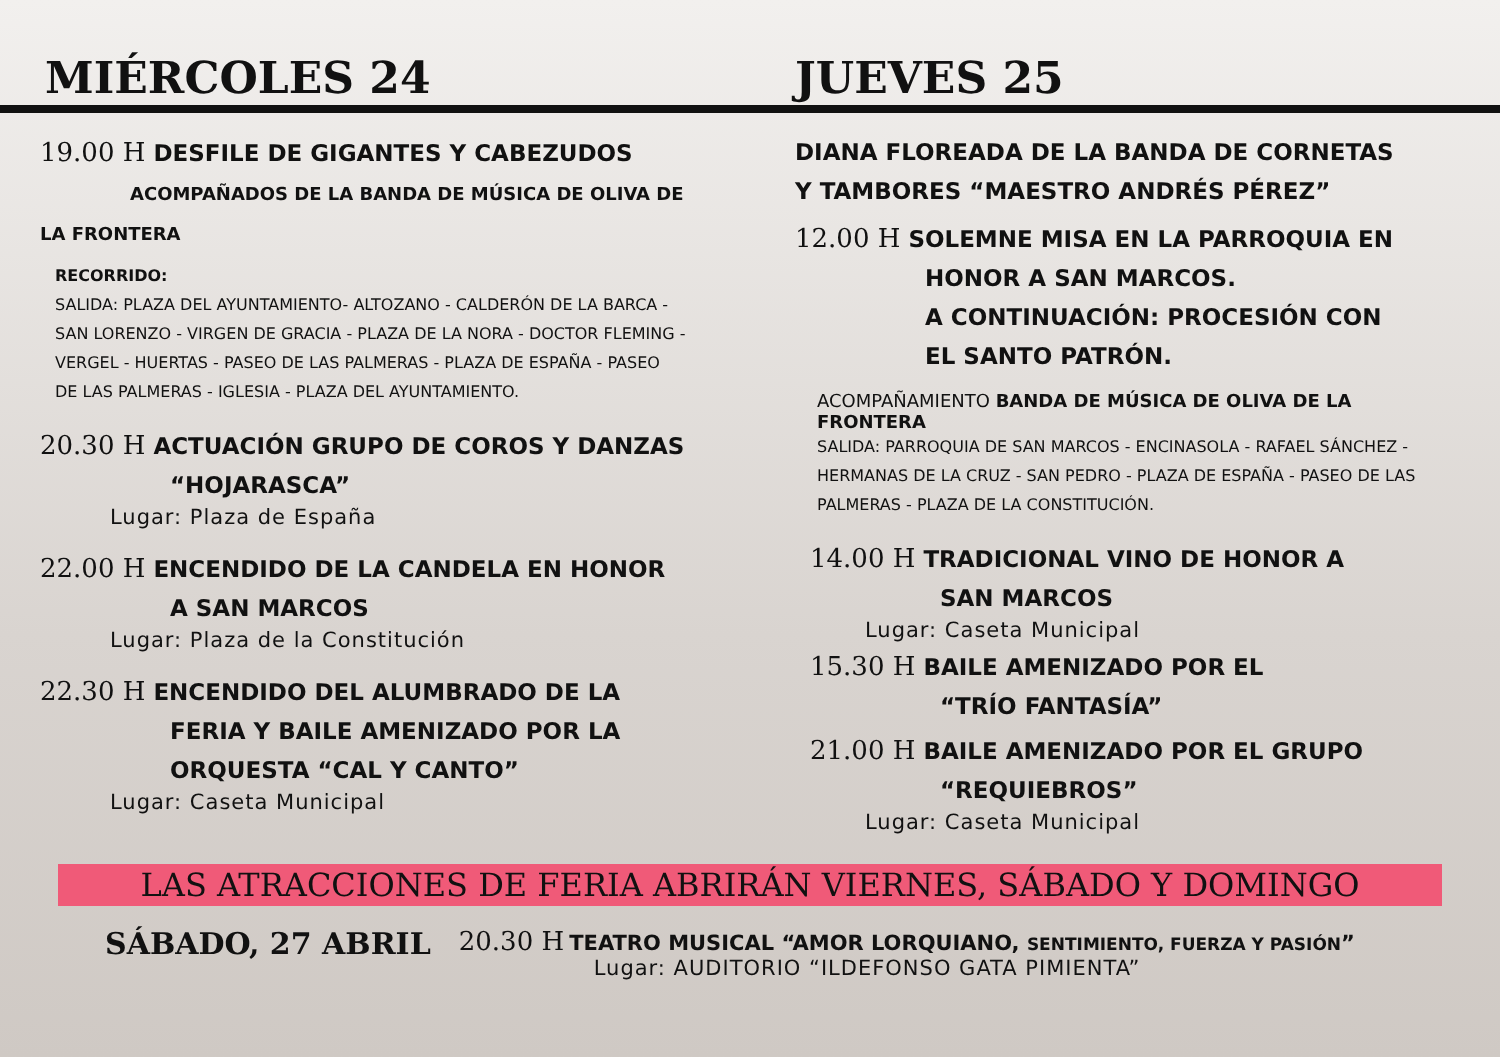MIÉRCOLES 24
JUEVES 25
19.00 H DESFILE DE GIGANTES Y CABEZUDOS
ACOMPAÑADOS DE LA BANDA DE MÚSICA DE OLIVA DE LA FRONTERA
RECORRIDO:
SALIDA: PLAZA DEL AYUNTAMIENTO- ALTOZANO - CALDERÓN DE LA BARCA -
SAN LORENZO - VIRGEN DE GRACIA - PLAZA DE LA NORA - DOCTOR FLEMING -
VERGEL - HUERTAS - PASEO DE LAS PALMERAS - PLAZA DE ESPAÑA - PASEO
DE LAS PALMERAS - IGLESIA - PLAZA DEL AYUNTAMIENTO.
20.30 H ACTUACIÓN GRUPO DE COROS Y DANZAS
“HOJARASCA”
Lugar: Plaza de España
22.00 H ENCENDIDO DE LA CANDELA EN HONOR
A SAN MARCOS
Lugar: Plaza de la Constitución
22.30 H ENCENDIDO DEL ALUMBRADO DE LA
FERIA Y BAILE AMENIZADO POR LA
ORQUESTA “CAL Y CANTO”
Lugar: Caseta Municipal
DIANA FLOREADA DE LA BANDA DE CORNETAS
Y TAMBORES “MAESTRO ANDRÉS PÉREZ”
12.00 H SOLEMNE MISA EN LA PARROQUIA EN
HONOR A SAN MARCOS.
A CONTINUACIÓN: PROCESIÓN CON
EL SANTO PATRÓN.
ACOMPAÑAMIENTO BANDA DE MÚSICA DE OLIVA DE LA FRONTERA
SALIDA: PARROQUIA DE SAN MARCOS - ENCINASOLA - RAFAEL SÁNCHEZ -
HERMANAS DE LA CRUZ - SAN PEDRO - PLAZA DE ESPAÑA - PASEO DE LAS
PALMERAS - PLAZA DE LA CONSTITUCIÓN.
14.00 H TRADICIONAL VINO DE HONOR A
SAN MARCOS
Lugar: Caseta Municipal
15.30 H BAILE AMENIZADO POR EL
“TRÍO FANTASÍA”
21.00 H BAILE AMENIZADO POR EL GRUPO
“REQUIEBROS”
Lugar: Caseta Municipal
LAS ATRACCIONES DE FERIA ABRIRÁN VIERNES, SÁBADO Y DOMINGO
SÁBADO, 27 ABRIL
20.30 H TEATRO MUSICAL “AMOR LORQUIANO, SENTIMIENTO, FUERZA Y PASIÓN”
Lugar: AUDITORIO “ILDEFONSO GATA PIMIENTA”